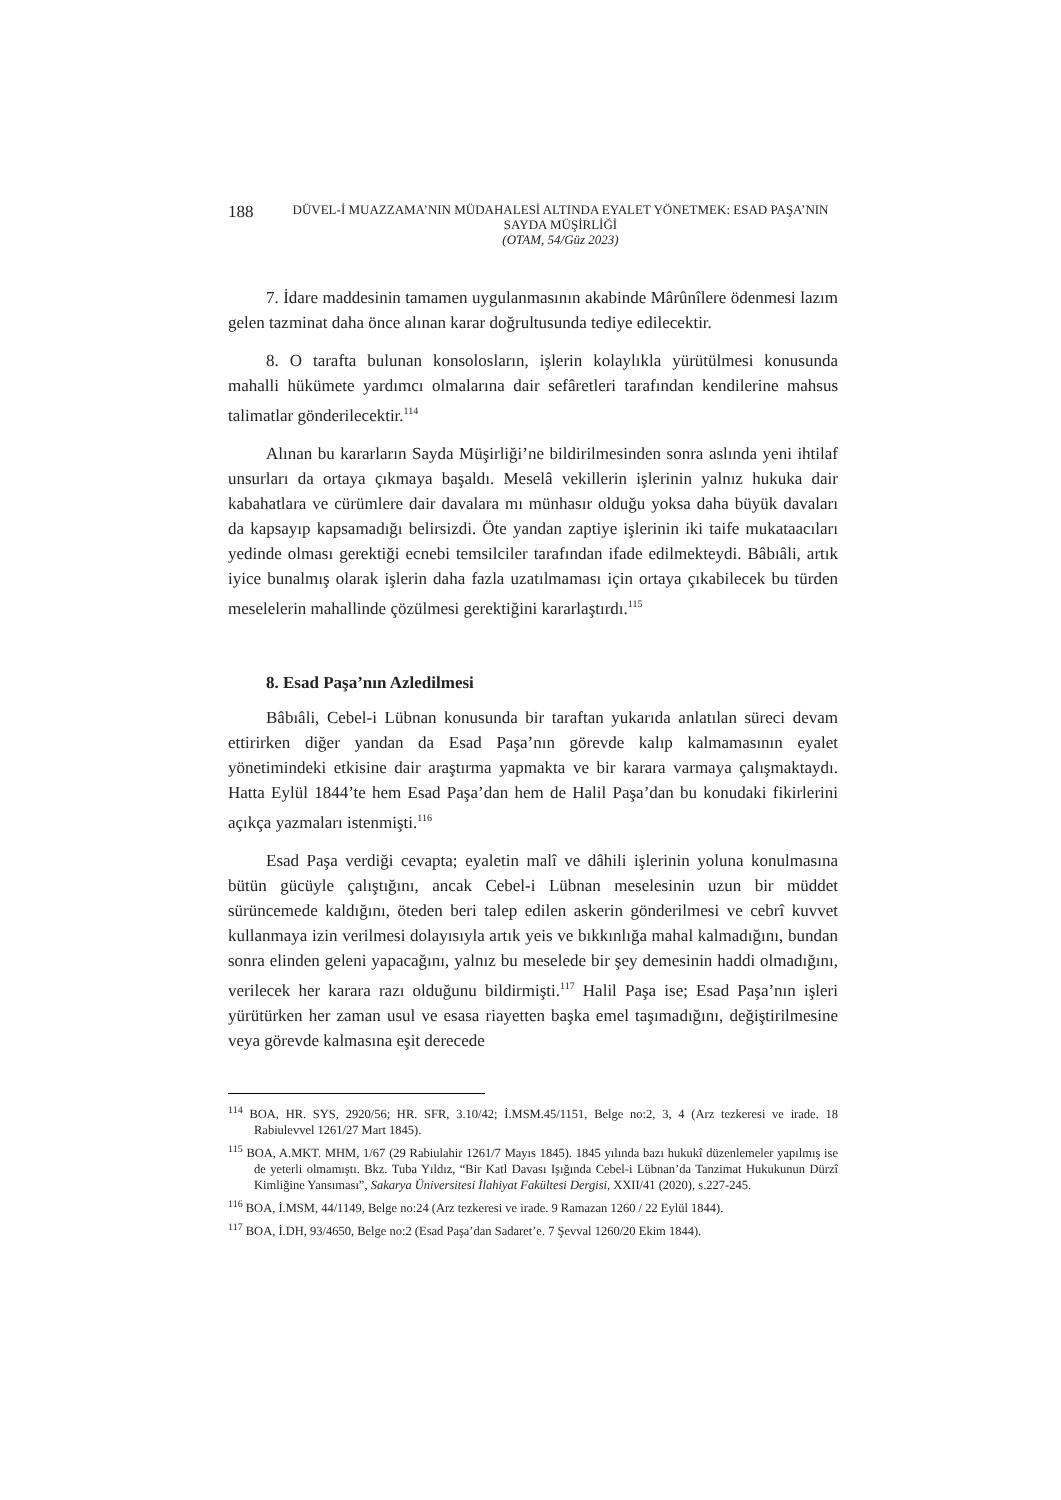188
DÜVEL-İ MUAZZAMA’NIN MÜDAHALESİ ALTINDA EYALET YÖNETMEK: ESAD PAŞA’NIN SAYDA MÜŞİRLİĞİ
(OTAM, 54/Güz 2023)
7. İdare maddesinin tamamen uygulanmasının akabinde Mârûnîlere ödenmesi lazım gelen tazminat daha önce alınan karar doğrultusunda tediye edilecektir.
8. O tarafta bulunan konsolosların, işlerin kolaylıkla yürütülmesi konusunda mahalli hükümete yardımcı olmalarına dair sefâretleri tarafından kendilerine mahsus talimatlar gönderilecektir.<sup>114</sup>
Alınan bu kararların Sayda Müşirliği’ne bildirilmesinden sonra aslında yeni ihtilaf unsurları da ortaya çıkmaya başaldı. Meselâ vekillerin işlerinin yalnız hukuka dair kabahatlara ve cürümlere dair davalara mı münhasır olduğu yoksa daha büyük davaları da kapsayıp kapsamadığı belirsizdi. Öte yandan zaptiye işlerinin iki taife mukataacıları yedinde olması gerektiği ecnebi temsilciler tarafından ifade edilmekteydi. Bâbıâli, artık iyice bunalmış olarak işlerin daha fazla uzatılmaması için ortaya çıkabilecek bu türden meselelerin mahallinde çözülmesi gerektiğini kararlaştırdı.<sup>115</sup>
8. Esad Paşa’nın Azledilmesi
Bâbıâli, Cebel-i Lübnan konusunda bir taraftan yukarıda anlatılan süreci devam ettirirken diğer yandan da Esad Paşa’nın görevde kalıp kalmamasının eyalet yönetimindeki etkisine dair araştırma yapmakta ve bir karara varmaya çalışmaktaydı. Hatta Eylül 1844’te hem Esad Paşa’dan hem de Halil Paşa’dan bu konudaki fikirlerini açıkça yazmaları istenmişti.<sup>116</sup>
Esad Paşa verdiği cevapta; eyaletin malî ve dâhili işlerinin yoluna konulmasına bütün gücüyle çalıştığını, ancak Cebel-i Lübnan meselesinin uzun bir müddet sürüncemede kaldığını, öteden beri talep edilen askerin gönderilmesi ve cebrî kuvvet kullanmaya izin verilmesi dolayısıyla artık yeis ve bıkkınlığa mahal kalmadığını, bundan sonra elinden geleni yapacağını, yalnız bu meselede bir şey demesinin haddi olmadığını, verilecek her karara razı olduğunu bildirmişti.<sup>117</sup> Halil Paşa ise; Esad Paşa’nın işleri yürütürken her zaman usul ve esasa riayetten başka emel taşımadığını, değiştirilmesine veya görevde kalmasına eşit derecede
<sup>114</sup> BOA, HR. SYS, 2920/56; HR. SFR, 3.10/42; İ.MSM.45/1151, Belge no:2, 3, 4 (Arz tezkeresi ve irade. 18 Rabiulevvel 1261/27 Mart 1845).
<sup>115</sup> BOA, A.MKT. MHM, 1/67 (29 Rabiulahir 1261/7 Mayıs 1845). 1845 yılında bazı hukukî düzenlemeler yapılmış ise de yeterli olmamıştı. Bkz. Tuba Yıldız, “Bir Katl Davası Işığında Cebel-i Lübnan’da Tanzimat Hukukunun Dürzî Kimliğine Yansıması”, Sakarya Üniversitesi İlahiyat Fakültesi Dergisi, XXII/41 (2020), s.227-245.
<sup>116</sup> BOA, İ.MSM, 44/1149, Belge no:24 (Arz tezkeresi ve irade. 9 Ramazan 1260 / 22 Eylül 1844).
<sup>117</sup> BOA, İ.DH, 93/4650, Belge no:2 (Esad Paşa’dan Sadaret’e. 7 Şevval 1260/20 Ekim 1844).